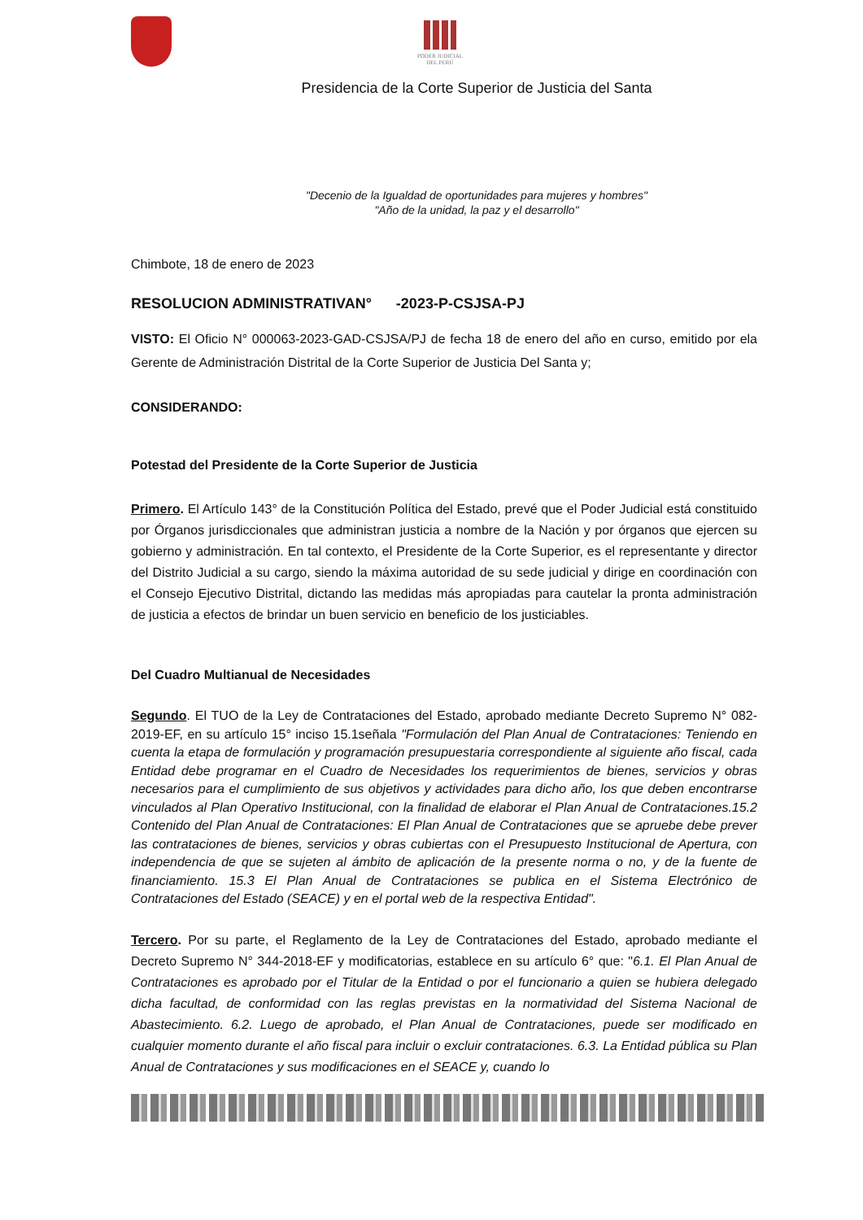PODER JUDICIAL
DEL PERÚ
Presidencia de la Corte Superior de Justicia del Santa
"Decenio de la Igualdad de oportunidades para mujeres y hombres"
"Año de la unidad, la paz y el desarrollo"
Chimbote, 18 de enero de 2023
RESOLUCION ADMINISTRATIVAN° -2023-P-CSJSA-PJ
VISTO: El Oficio N° 000063-2023-GAD-CSJSA/PJ de fecha 18 de enero del año en curso, emitido por ela Gerente de Administración Distrital de la Corte Superior de Justicia Del Santa y;
CONSIDERANDO:
Potestad del Presidente de la Corte Superior de Justicia
Primero. El Artículo 143° de la Constitución Política del Estado, prevé que el Poder Judicial está constituido por Órganos jurisdiccionales que administran justicia a nombre de la Nación y por órganos que ejercen su gobierno y administración. En tal contexto, el Presidente de la Corte Superior, es el representante y director del Distrito Judicial a su cargo, siendo la máxima autoridad de su sede judicial y dirige en coordinación con el Consejo Ejecutivo Distrital, dictando las medidas más apropiadas para cautelar la pronta administración de justicia a efectos de brindar un buen servicio en beneficio de los justiciables.
Del Cuadro Multianual de Necesidades
Segundo. El TUO de la Ley de Contrataciones del Estado, aprobado mediante Decreto Supremo N° 082-2019-EF, en su artículo 15° inciso 15.1señala "Formulación del Plan Anual de Contrataciones: Teniendo en cuenta la etapa de formulación y programación presupuestaria correspondiente al siguiente año fiscal, cada Entidad debe programar en el Cuadro de Necesidades los requerimientos de bienes, servicios y obras necesarios para el cumplimiento de sus objetivos y actividades para dicho año, los que deben encontrarse vinculados al Plan Operativo Institucional, con la finalidad de elaborar el Plan Anual de Contrataciones.15.2 Contenido del Plan Anual de Contrataciones: El Plan Anual de Contrataciones que se apruebe debe prever las contrataciones de bienes, servicios y obras cubiertas con el Presupuesto Institucional de Apertura, con independencia de que se sujeten al ámbito de aplicación de la presente norma o no, y de la fuente de financiamiento. 15.3 El Plan Anual de Contrataciones se publica en el Sistema Electrónico de Contrataciones del Estado (SEACE) y en el portal web de la respectiva Entidad".
Tercero. Por su parte, el Reglamento de la Ley de Contrataciones del Estado, aprobado mediante el Decreto Supremo N° 344-2018-EF y modificatorias, establece en su artículo 6° que: "6.1. El Plan Anual de Contrataciones es aprobado por el Titular de la Entidad o por el funcionario a quien se hubiera delegado dicha facultad, de conformidad con las reglas previstas en la normatividad del Sistema Nacional de Abastecimiento. 6.2. Luego de aprobado, el Plan Anual de Contrataciones, puede ser modificado en cualquier momento durante el año fiscal para incluir o excluir contrataciones. 6.3. La Entidad pública su Plan Anual de Contrataciones y sus modificaciones en el SEACE y, cuando lo